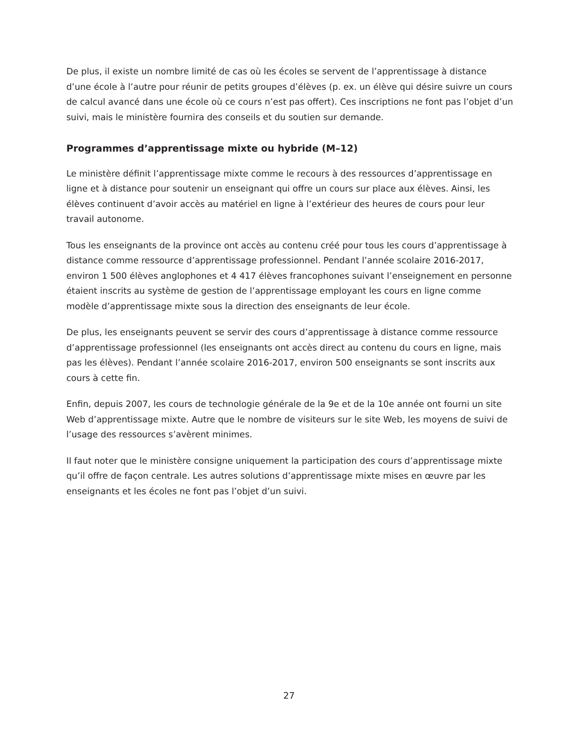De plus, il existe un nombre limité de cas où les écoles se servent de l’apprentissage à distance d’une école à l’autre pour réunir de petits groupes d’élèves (p. ex. un élève qui désire suivre un cours de calcul avancé dans une école où ce cours n’est pas offert). Ces inscriptions ne font pas l’objet d’un suivi, mais le ministère fournira des conseils et du soutien sur demande.
Programmes d’apprentissage mixte ou hybride (M–12)
Le ministère définit l’apprentissage mixte comme le recours à des ressources d’apprentissage en ligne et à distance pour soutenir un enseignant qui offre un cours sur place aux élèves. Ainsi, les élèves continuent d’avoir accès au matériel en ligne à l’extérieur des heures de cours pour leur travail autonome.
Tous les enseignants de la province ont accès au contenu créé pour tous les cours d’apprentissage à distance comme ressource d’apprentissage professionnel. Pendant l’année scolaire 2016-2017, environ 1 500 élèves anglophones et 4 417 élèves francophones suivant l’enseignement en personne étaient inscrits au système de gestion de l’apprentissage employant les cours en ligne comme modèle d’apprentissage mixte sous la direction des enseignants de leur école.
De plus, les enseignants peuvent se servir des cours d’apprentissage à distance comme ressource d’apprentissage professionnel (les enseignants ont accès direct au contenu du cours en ligne, mais pas les élèves). Pendant l’année scolaire 2016-2017, environ 500 enseignants se sont inscrits aux cours à cette fin.
Enfin, depuis 2007, les cours de technologie générale de la 9e et de la 10e année ont fourni un site Web d’apprentissage mixte. Autre que le nombre de visiteurs sur le site Web, les moyens de suivi de l’usage des ressources s’avèrent minimes.
Il faut noter que le ministère consigne uniquement la participation des cours d’apprentissage mixte qu’il offre de façon centrale. Les autres solutions d’apprentissage mixte mises en œuvre par les enseignants et les écoles ne font pas l’objet d’un suivi.
27